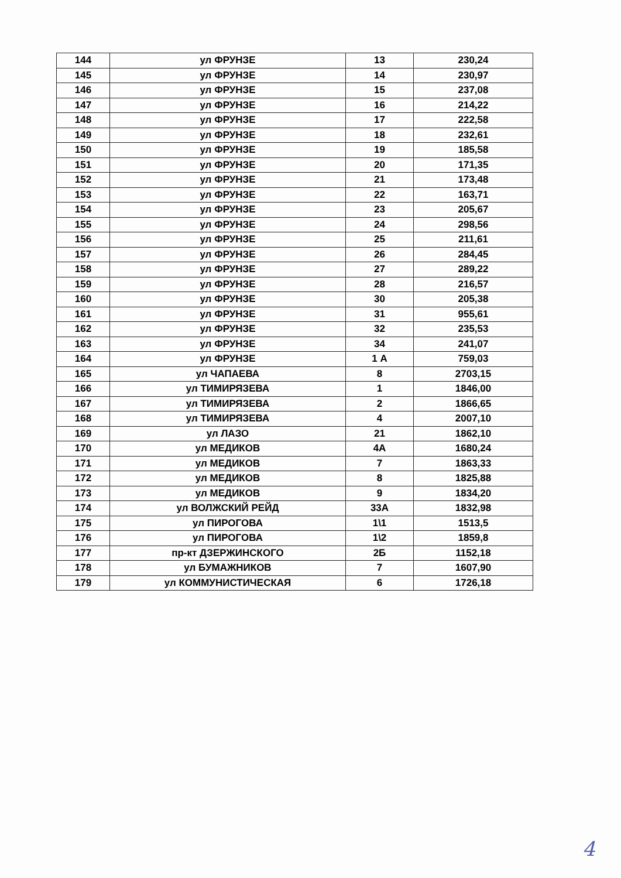| 144 | ул ФРУНЗЕ | 13 | 230,24 |
| 145 | ул ФРУНЗЕ | 14 | 230,97 |
| 146 | ул ФРУНЗЕ | 15 | 237,08 |
| 147 | ул ФРУНЗЕ | 16 | 214,22 |
| 148 | ул ФРУНЗЕ | 17 | 222,58 |
| 149 | ул ФРУНЗЕ | 18 | 232,61 |
| 150 | ул ФРУНЗЕ | 19 | 185,58 |
| 151 | ул ФРУНЗЕ | 20 | 171,35 |
| 152 | ул ФРУНЗЕ | 21 | 173,48 |
| 153 | ул ФРУНЗЕ | 22 | 163,71 |
| 154 | ул ФРУНЗЕ | 23 | 205,67 |
| 155 | ул ФРУНЗЕ | 24 | 298,56 |
| 156 | ул ФРУНЗЕ | 25 | 211,61 |
| 157 | ул ФРУНЗЕ | 26 | 284,45 |
| 158 | ул ФРУНЗЕ | 27 | 289,22 |
| 159 | ул ФРУНЗЕ | 28 | 216,57 |
| 160 | ул ФРУНЗЕ | 30 | 205,38 |
| 161 | ул ФРУНЗЕ | 31 | 955,61 |
| 162 | ул ФРУНЗЕ | 32 | 235,53 |
| 163 | ул ФРУНЗЕ | 34 | 241,07 |
| 164 | ул ФРУНЗЕ | 1 А | 759,03 |
| 165 | ул ЧАПАЕВА | 8 | 2703,15 |
| 166 | ул ТИМИРЯЗЕВА | 1 | 1846,00 |
| 167 | ул ТИМИРЯЗЕВА | 2 | 1866,65 |
| 168 | ул ТИМИРЯЗЕВА | 4 | 2007,10 |
| 169 | ул ЛАЗО | 21 | 1862,10 |
| 170 | ул МЕДИКОВ | 4А | 1680,24 |
| 171 | ул МЕДИКОВ | 7 | 1863,33 |
| 172 | ул МЕДИКОВ | 8 | 1825,88 |
| 173 | ул МЕДИКОВ | 9 | 1834,20 |
| 174 | ул ВОЛЖСКИЙ РЕЙД | 33А | 1832,98 |
| 175 | ул ПИРОГОВА | 1\1 | 1513,5 |
| 176 | ул ПИРОГОВА | 1\2 | 1859,8 |
| 177 | пр-кт ДЗЕРЖИНСКОГО | 2Б | 1152,18 |
| 178 | ул БУМАЖНИКОВ | 7 | 1607,90 |
| 179 | ул КОММУНИСТИЧЕСКАЯ | 6 | 1726,18 |
4